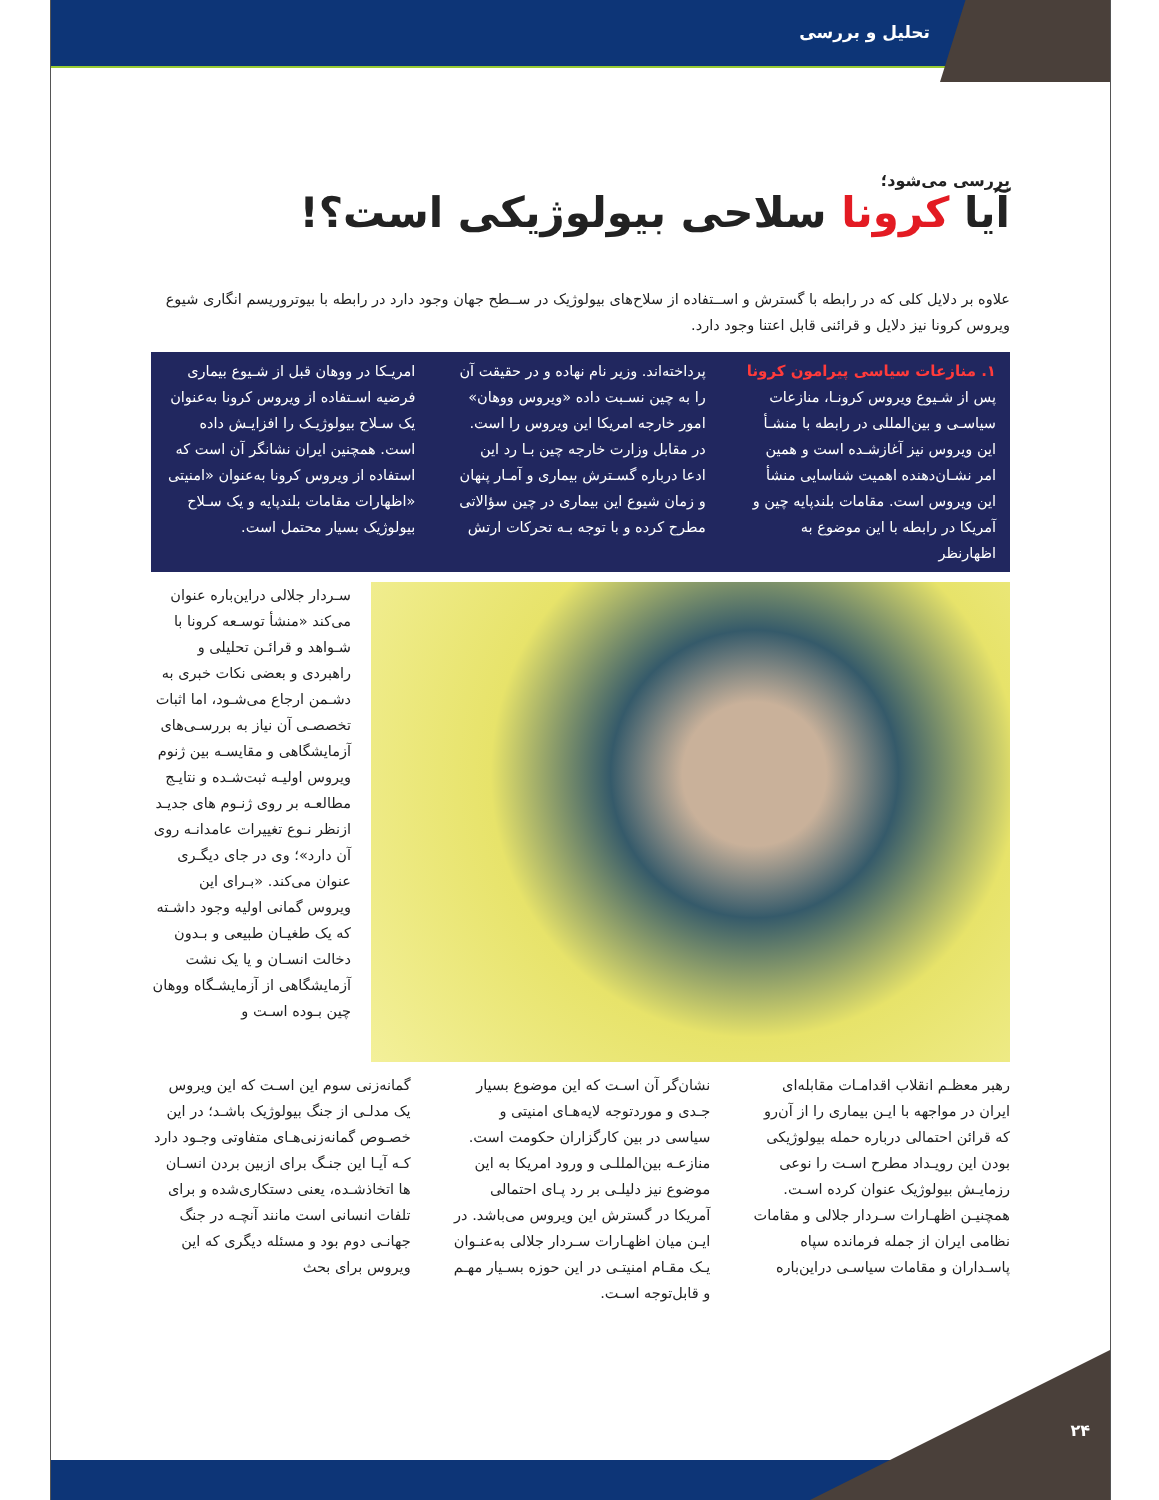تحلیل و بررسی
بررسی می‌شود؛
آیا کرونا سلاحی بیولوژیکی است؟!
علاوه بر دلایل کلی که در رابطه با گسترش و اســتفاده از سلاح‌های بیولوژیک در ســطح جهان وجود دارد در رابطه با بیوتروریسم انگاری شیوع ویروس کرونا نیز دلایل و قرائنی قابل اعتنا وجود دارد.
۱. منازعات سیاسی پیرامون کرونا
پس از شـیوع ویروس کرونـا، منازعات سیاسـی و بین‌المللی در رابطه با منشـأ این ویروس نیز آغازشـده است و همین امر نشـان‌دهنده اهمیت شناسایی منشأ این ویروس است. مقامات بلندپایه چین و آمریکا در رابطه با این موضوع به اظهارنظر
پرداخته‌اند. وزیر نام نهاده و در حقیقت آن را به چین نسـبت داده «ویروس ووهان» امور خارجه امریکا این ویروس را است. در مقابل وزارت خارجه چین بـا رد این ادعا درباره گسـترش بیماری و آمـار پنهان و زمان شیوع این بیماری در چین سؤالاتی مطرح کرده و با توجه بـه تحرکات ارتش
امریـکا در ووهان قبل از شـیوع بیماری فرضیه اسـتفاده از ویروس کرونا به‌عنوان یک سـلاح بیولوژیـک را افزایـش داده است. همچنین ایران نشانگر آن است که استفاده از ویروس کرونا به‌عنوان «امنیتی «اظهارات مقامات بلندپایه و یک سـلاح بیولوژیک بسیار محتمل است.
سـردار جلالی دراین‌باره عنوان می‌کند «منشأ توسـعه کرونا با شـواهد و قرائـن تحلیلی و راهبردی و بعضی نکات خبری به دشـمن ارجاع می‌شـود، اما اثبات تخصصـی آن نیاز به بررسـی‌های آزمایشگاهی و مقایسـه بین ژنوم ویروس اولیـه ثبت‌شـده و نتایـج مطالعـه بر روی ژنـوم های جدیـد ازنظر نـوع تغییرات عامدانـه روی آن دارد»؛ وی در جای دیگـری عنوان می‌کند. «بـرای این ویروس گمانی اولیه وجود داشـته که یک طغیـان طبیعی و بـدون دخالت انسـان و یا یک نشت آزمایشگاهی از آزمایشـگاه ووهان چین بـوده اسـت و
رهبر معظـم انقلاب اقدامـات مقابله‌ای ایران در مواجهه با ایـن بیماری را از آن‌رو که قرائن احتمالی درباره حمله بیولوژیکی بودن این رویـداد مطرح اسـت را نوعی رزمایـش بیولوژیک عنوان کرده اسـت. همچنیـن اظهـارات سـردار جلالی و مقامات نظامی ایران از جمله فرمانده سپاه پاسـداران و مقامات سیاسـی دراین‌باره
نشان‌گر آن اسـت که این موضوع بسیار جـدی و موردتوجه لایه‌هـای امنیتی و سیاسی در بین کارگزاران حکومت است. منازعـه بین‌المللـی و ورود امریکا به این موضوع نیز دلیلـی بر رد پـای احتمالی آمریکا در گسترش این ویروس می‌باشد. در ایـن میان اظهـارات سـردار جلالی به‌عنـوان یـک مقـام امنیتـی در این حوزه بسـیار مهـم و قابل‌توجه اسـت.
گمانه‌زنی سوم این اسـت که این ویروس یک مدلـی از جنگ بیولوژیک باشـد؛ در این خصـوص گمانه‌زنی‌هـای متفاوتی وجـود دارد کـه آیـا این جنـگ برای ازبین بردن انسـان ها اتخاذشـده، یعنی دستکاری‌شده و برای تلفات انسانی است مانند آنچـه در جنگ جهانـی دوم بود و مسئله دیگری که این ویروس برای بحث
۲۴